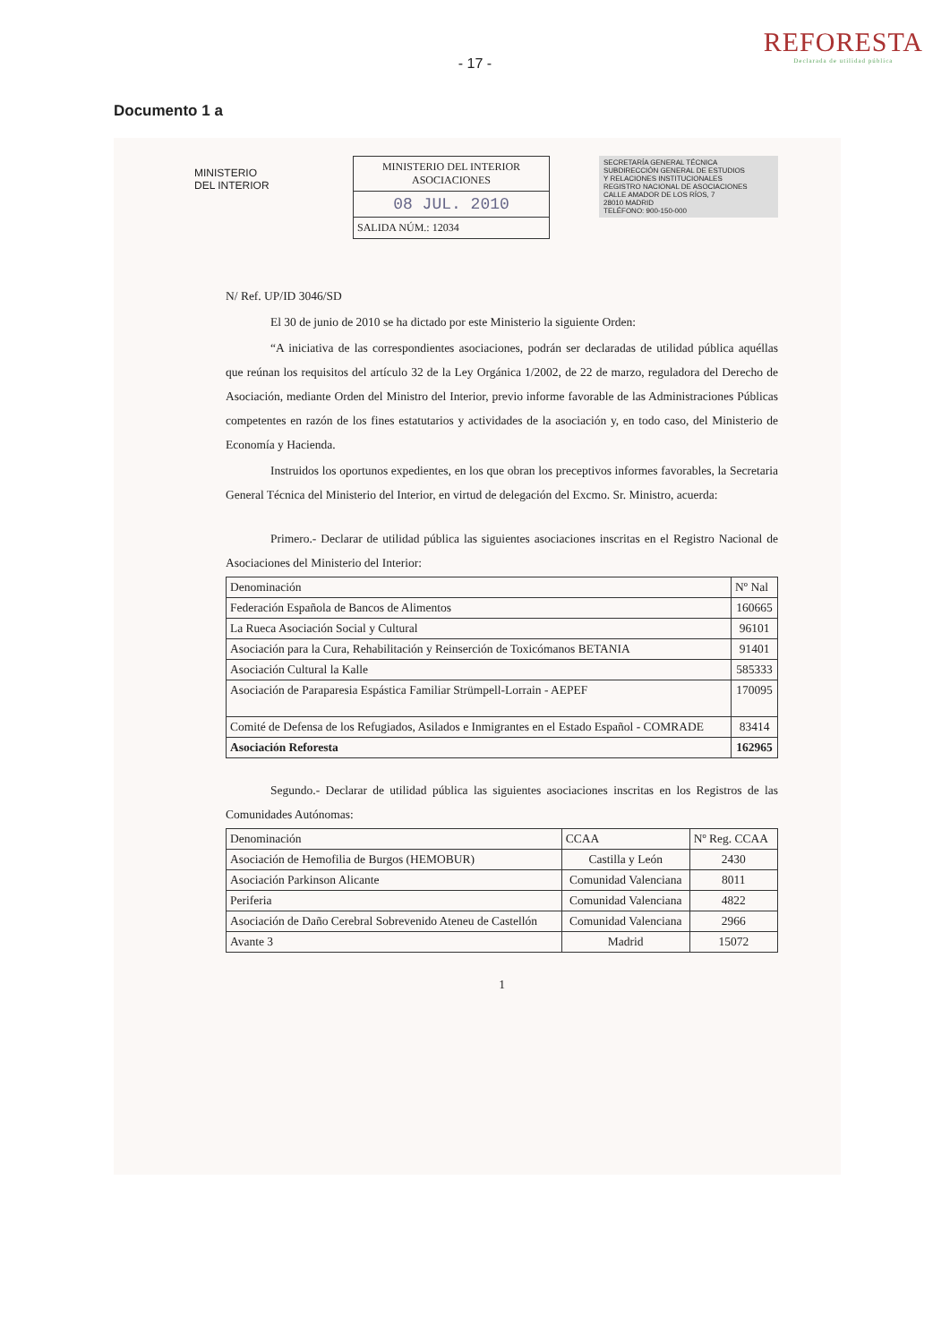- 17 -
REFORESTA
Declarada de utilidad pública
Documento 1 a
MINISTERIO
DEL INTERIOR
MINISTERIO DEL INTERIOR
ASOCIACIONES
08 JUL. 2010
SALIDA NÚM.: 12034
SECRETARÍA GENERAL TÉCNICA
SUBDIRECCIÓN GENERAL DE ESTUDIOS
Y RELACIONES INSTITUCIONALES
REGISTRO NACIONAL DE ASOCIACIONES
CALLE AMADOR DE LOS RÍOS, 7
28010 MADRID
TELÉFONO: 900-150-000
N/ Ref. UP/ID 3046/SD
El 30 de junio de 2010 se ha dictado por este Ministerio la siguiente Orden:
“A iniciativa de las correspondientes asociaciones, podrán ser declaradas de utilidad pública aquéllas que reúnan los requisitos del artículo 32 de la Ley Orgánica 1/2002, de 22 de marzo, reguladora del Derecho de Asociación, mediante Orden del Ministro del Interior, previo informe favorable de las Administraciones Públicas competentes en razón de los fines estatutarios y actividades de la asociación y, en todo caso, del Ministerio de Economía y Hacienda.
Instruidos los oportunos expedientes, en los que obran los preceptivos informes favorables, la Secretaria General Técnica del Ministerio del Interior, en virtud de delegación del Excmo. Sr. Ministro, acuerda:
Primero.- Declarar de utilidad pública las siguientes asociaciones inscritas en el Registro Nacional de Asociaciones del Ministerio del Interior:
| Denominación | Nº Nal |
| --- | --- |
| Federación Española de Bancos de Alimentos | 160665 |
| La Rueca Asociación Social y Cultural | 96101 |
| Asociación para la Cura, Rehabilitación y Reinserción de Toxicómanos BETANIA | 91401 |
| Asociación Cultural la Kalle | 585333 |
| Asociación de Paraparesia Espástica Familiar Strümpell-Lorrain - AEPEF | 170095 |
| Comité de Defensa de los Refugiados, Asilados e Inmigrantes en el Estado Español - COMRADE | 83414 |
| Asociación Reforesta | 162965 |
Segundo.- Declarar de utilidad pública las siguientes asociaciones inscritas en los Registros de las Comunidades Autónomas:
| Denominación | CCAA | Nº Reg. CCAA |
| --- | --- | --- |
| Asociación de Hemofilia de Burgos (HEMOBUR) | Castilla y León | 2430 |
| Asociación Parkinson Alicante | Comunidad Valenciana | 8011 |
| Periferia | Comunidad Valenciana | 4822 |
| Asociación de Daño Cerebral Sobrevenido Ateneu de Castellón | Comunidad Valenciana | 2966 |
| Avante 3 | Madrid | 15072 |
1